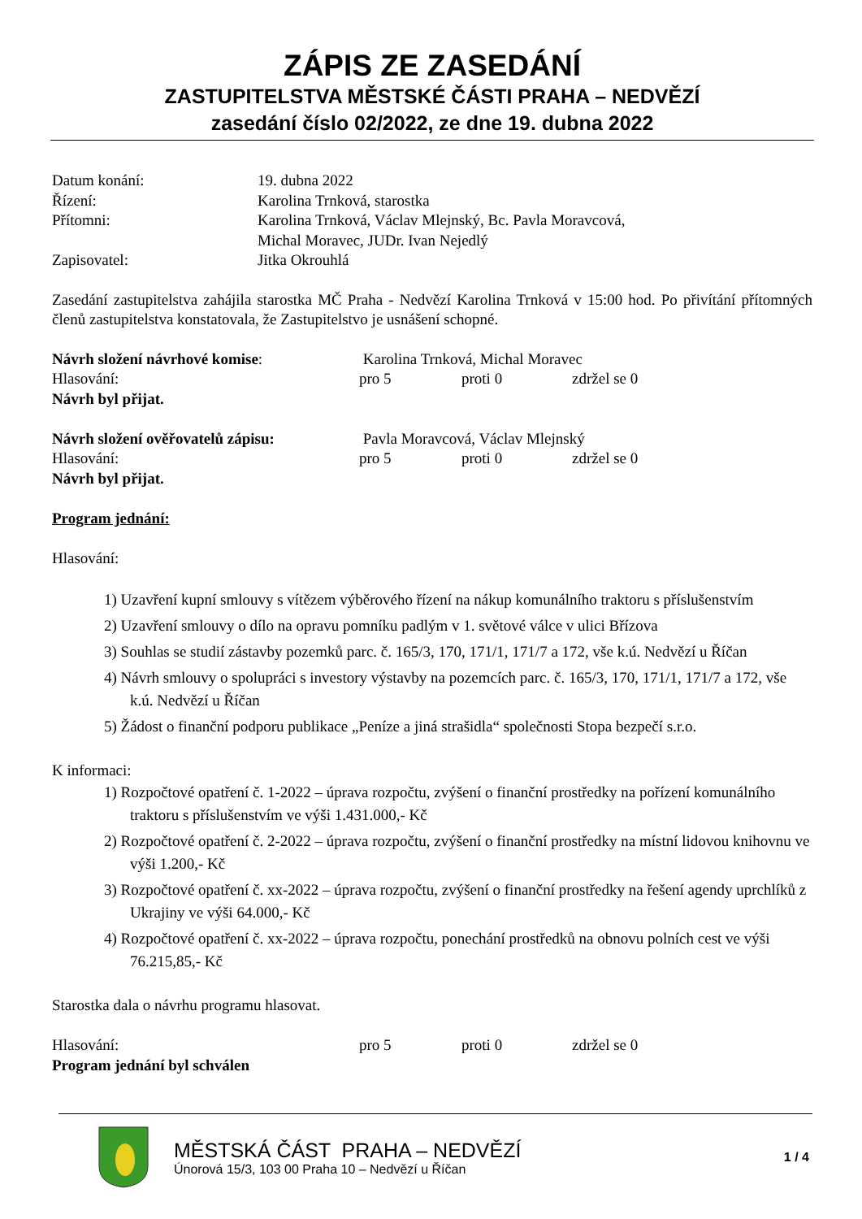ZÁPIS ZE ZASEDÁNÍ
ZASTUPITELSTVA MĚSTSKÉ ČÁSTI PRAHA – NEDVĚZÍ
zasedání číslo 02/2022, ze dne 19. dubna 2022
Datum konání: 19. dubna 2022
Řízení: Karolina Trnková, starostka
Přítomni: Karolina Trnková, Václav Mlejnský, Bc. Pavla Moravcová,
Michal Moravec, JUDr. Ivan Nejedlý
Zapisovatel: Jitka Okrouhlá
Zasedání zastupitelstva zahájila starostka MČ Praha - Nedvězí Karolina Trnková v 15:00 hod. Po přivítání přítomných členů zastupitelstva konstatovala, že Zastupitelstvo je usnášení schopné.
Návrh složení návrhové komise: Karolina Trnková, Michal Moravec
Hlasování: pro 5 proti 0 zdržel se 0
Návrh byl přijat.
Návrh složení ověřovatelů zápisu: Pavla Moravcová, Václav Mlejnský
Hlasování: pro 5 proti 0 zdržel se 0
Návrh byl přijat.
Program jednání:
Hlasování:
1) Uzavření kupní smlouvy s vítězem výběrového řízení na nákup komunálního traktoru s příslušenstvím
2) Uzavření smlouvy o dílo na opravu pomníku padlým v 1. světové válce v ulici Břízova
3) Souhlas se studií zástavby pozemků parc. č. 165/3, 170, 171/1, 171/7 a 172, vše k.ú. Nedvězí u Říčan
4) Návrh smlouvy o spolupráci s investory výstavby na pozemcích parc. č. 165/3, 170, 171/1, 171/7 a 172, vše k.ú. Nedvězí u Říčan
5) Žádost o finanční podporu publikace „Peníze a jiná strašidla“ společnosti Stopa bezpečí s.r.o.
K informaci:
1) Rozpočtové opatření č. 1-2022 – úprava rozpočtu, zvýšení o finanční prostředky na pořízení komunálního traktoru s příslušenstvím ve výši 1.431.000,- Kč
2) Rozpočtové opatření č. 2-2022 – úprava rozpočtu, zvýšení o finanční prostředky na místní lidovou knihovnu ve výši 1.200,- Kč
3) Rozpočtové opatření č. xx-2022 – úprava rozpočtu, zvýšení o finanční prostředky na řešení agendy uprchlíků z Ukrajiny ve výši 64.000,- Kč
4) Rozpočtové opatření č. xx-2022 – úprava rozpočtu, ponechání prostředků na obnovu polních cest ve výši 76.215,85,- Kč
Starostka dala o návrhu programu hlasovat.
Hlasování: pro 5 proti 0 zdržel se 0
Program jednání byl schválen
MĚSTSKÁ ČÁST PRAHA – NEDVĚZÍ
Únorová 15/3, 103 00 Praha 10 – Nedvězí u Říčan
1 / 4